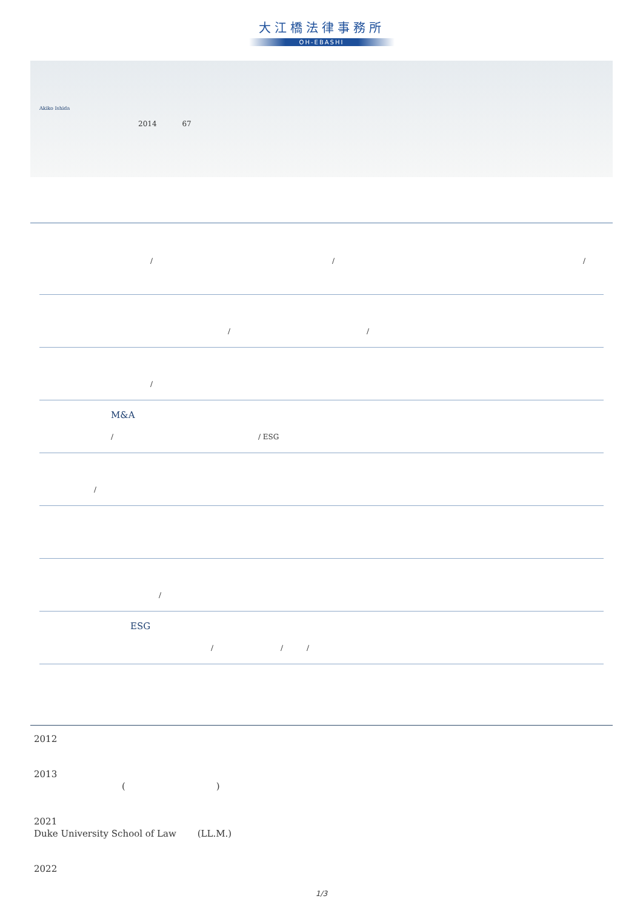大江橋法律事務所
OH-EBASHI
Akiko Ishida
2014 67
/ / /
/ /
/
M&A
/ / ESG
/
/
ESG
/ / /
2012
2013
( )
2021
Duke University School of Law (LL.M.)
2022
1/3